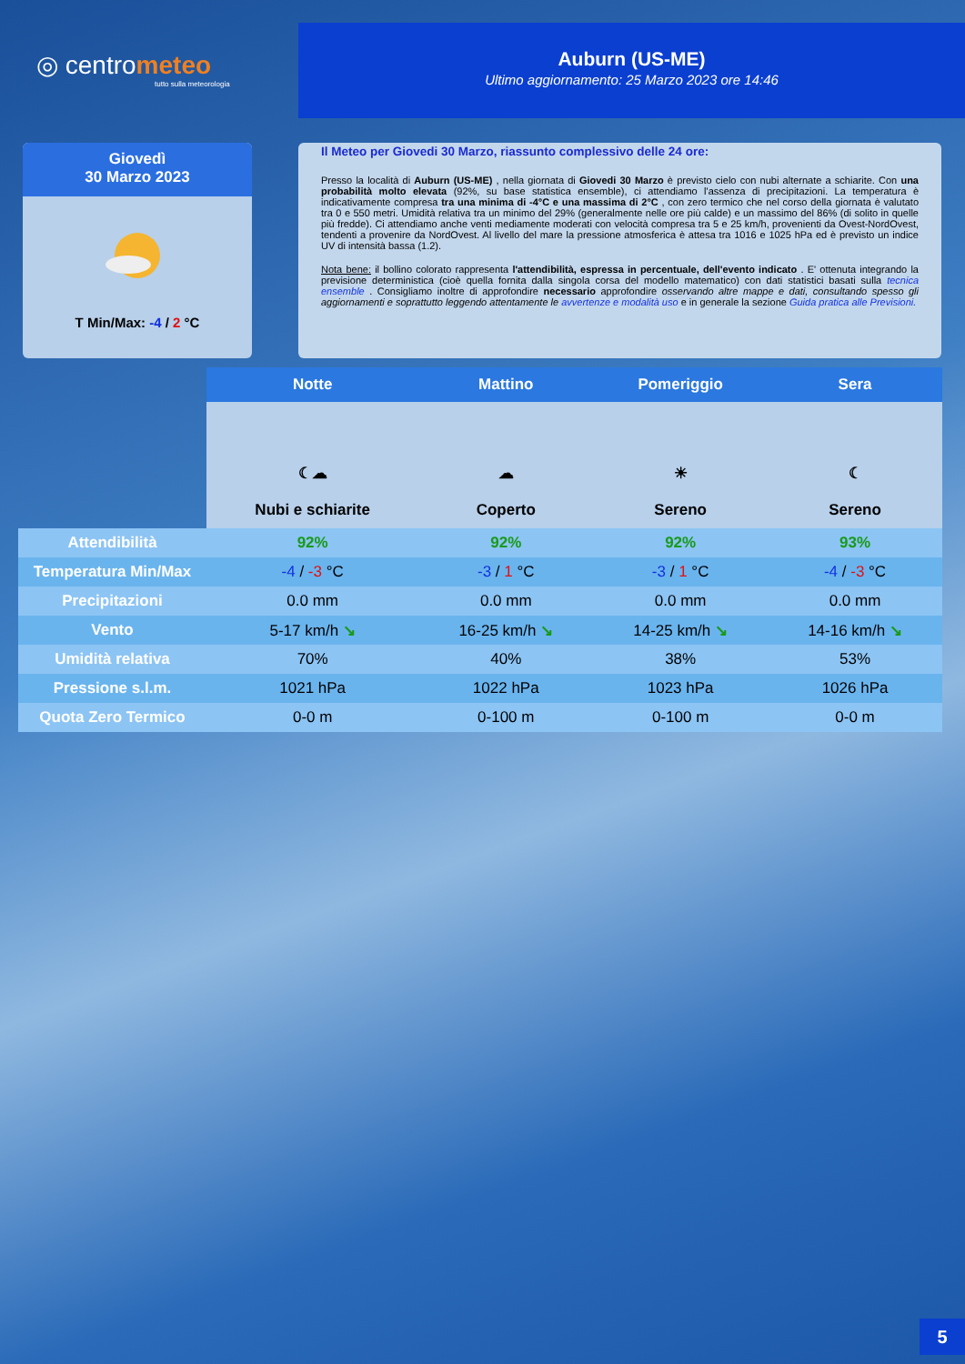◎ centrometeo
tutto sulla meteorologia
Auburn (US-ME)
Ultimo aggiornamento: 25 Marzo 2023 ore 14:46
Giovedì
30 Marzo 2023
T Min/Max: -4 / 2 °C
Il Meteo per Giovedi 30 Marzo, riassunto complessivo delle 24 ore:
Presso la località di Auburn (US-ME) , nella giornata di Giovedi 30 Marzo è previsto cielo con nubi alternate a schiarite. Con una probabilità molto elevata (92%, su base statistica ensemble), ci attendiamo l'assenza di precipitazioni. La temperatura è indicativamente compresa tra una minima di -4°C e una massima di 2°C , con zero termico che nel corso della giornata è valutato tra 0 e 550 metri. Umidità relativa tra un minimo del 29% (generalmente nelle ore più calde) e un massimo del 86% (di solito in quelle più fredde). Ci attendiamo anche venti mediamente moderati con velocità compresa tra 5 e 25 km/h, provenienti da Ovest-NordOvest, tendenti a provenire da NordOvest. Al livello del mare la pressione atmosferica è attesa tra 1016 e 1025 hPa ed è previsto un indice UV di intensità bassa (1.2).
Nota bene: il bollino colorato rappresenta l'attendibilità, espressa in percentuale, dell'evento indicato . E' ottenuta integrando la previsione deterministica (cioè quella fornita dalla singola corsa del modello matematico) con dati statistici basati sulla tecnica ensemble . Consigliamo inoltre di approfondire necessario approfondire osservando altre mappe e dati, consultando spesso gli aggiornamenti e soprattutto leggendo attentamente le avvertenze e modalità uso e in generale la sezione Guida pratica alle Previsioni.
| | Notte | Mattino | Pomeriggio | Sera |
| --- | --- | --- | --- | --- |
| | ☾☁ Nubi e schiarite | ☁ Coperto | ☀ Sereno | ☾ Sereno |
| Attendibilità | 92% | 92% | 92% | 93% |
| Temperatura Min/Max | -4 / -3 °C | -3 / 1 °C | -3 / 1 °C | -4 / -3 °C |
| Precipitazioni | 0.0 mm | 0.0 mm | 0.0 mm | 0.0 mm |
| Vento | 5-17 km/h ↘ | 16-25 km/h ↘ | 14-25 km/h ↘ | 14-16 km/h ↘ |
| Umidità relativa | 70% | 40% | 38% | 53% |
| Pressione s.l.m. | 1021 hPa | 1022 hPa | 1023 hPa | 1026 hPa |
| Quota Zero Termico | 0-0 m | 0-100 m | 0-100 m | 0-0 m |
5